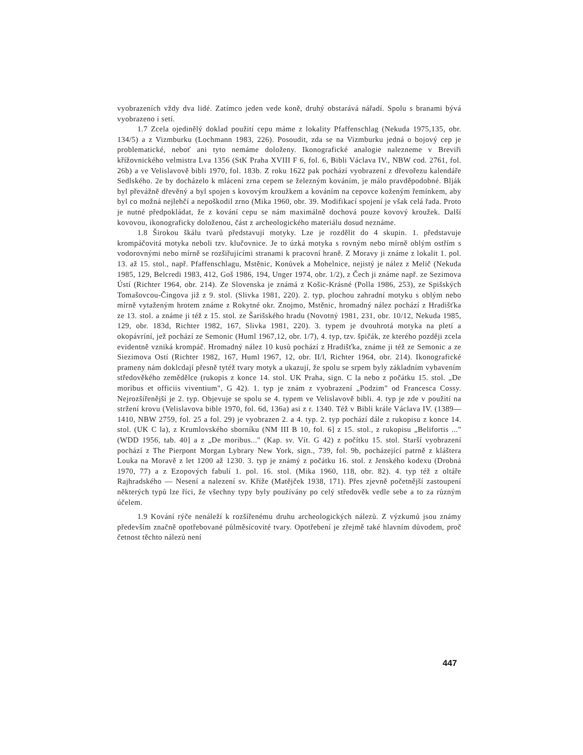vyobrazeních vždy dva lidé. Zatímco jeden vede koně, druhý obstarává nářadí. Spolu s branami bývá vyobrazeno i setí.
1.7 Zcela ojedinělý doklad použití cepu máme z lokality Pfaffenschlag (Nekuda 1975,135, obr. 134/5) a z Vizmburku (Lochmann 1983, 226). Posoudit, zda se na Vizmburku jedná o bojový cep je problematické, neboť ani tyto nemáme doloženy. Ikonografické analogie nalezneme v Breviři křížovnického velmistra Lva 1356 (StK Praha XVIII F 6, fol. 6, Bibli Václava IV., NBW cod. 2761, fol. 26b) a ve Velislavově bibli 1970, fol. 183b. Z roku 1622 pak pochází vyobrazení z dřevořezu kalendáře Sedlského. 2e by docházelo k mlácení zrna cepem se železným kováním, je málo pravděpodobné. Blják byl převážně dřevěný a byl spojen s kovovým kroužkem a kováním na cepovce koženým řemínkem, aby byl co možná nejlehčí a nepoškodil zrno (Mika 1960, obr. 39. Modifikací spojení je však celá řada. Proto je nutné předpokládat, že z kování cepu se nám maximálně dochová pouze kovový kroužek. Další kovovou, ikonograficky doloženou, část z archeologického materiálu dosud neznáme.
1.8 Širokou škálu tvarů představují motyky. Lze je rozdělit do 4 skupin. 1. představuje krompáčovitá motyka neboli tzv. klučovnice. Je to úzká motyka s rovným nebo mírně oblým ostřím s vodorovnými nebo mírně se rozšiřujícími stranami k pracovní hraně. Z Moravy ji známe z lokalit 1. pol. 13. až 15. stol., např. Pfaffenschlagu, Mstěnic, Konůvek a Mohelnice, nejistý je nález z Melič (Nekuda 1985, 129, Belcredi 1983, 412, Goš 1986, 194, Unger 1974, obr. 1/2), z Čech ji známe např. ze Sezimova Ústí (Richter 1964, obr. 214). Ze Slovenska je známá z Košic-Krásné (Polla 1986, 253), ze Spišských Tomašovcou-Čingova již z 9. stol. (Slivka 1981, 220). 2. typ, plochou zahradní motyku s oblým nebo mírně vytaženým hrotem známe z Rokytné okr. Znojmo, Mstěnic, hromadný nález pochází z Hradišťka ze 13. stol. a známe ji též z 15. stol. ze Šarišského hradu (Novotný 1981, 231, obr. 10/12, Nekuda 1985, 129, obr. 183d, Richter 1982, 167, Slivka 1981, 220). 3. typem je dvouhrotá motyka na pletí a okopávríní, jež pochází ze Semonic (Huml 1967,12, obr. 1/7), 4. typ, tzv. špičák, ze kterého později zcela evidentně vzniká krompáč. Hromadný nález 10 kusů pochází z Hradišťka, známe ji též ze Semonic a ze Siezimova Ostí (Richter 1982, 167, Huml 1967, 12, obr. II/l, Richter 1964, obr. 214). Ikonografické prameny nám doklcdají přesně tytéž tvary motyk a ukazují, že spolu se srpem byly základním vybavením středověkého zemědělce (rukopis z konce 14. stol. UK Praha, sign. C la nebo z počátku 15. stol. „De moribus et officiis viventium", G 42). 1. typ je znám z vyobrazení „Podzim" od Francesca Cossy. Nejrozšířenější je 2. typ. Objevuje se spolu se 4. typem ve Velislavově bibli. 4. typ je zde v použití na stržení krovu (Velislavova bible 1970, fol. 6d, 136a) asi z r. 1340. Též v Bibli krále Václava IV. (1389—1410, NBW 2759, fol. 25 a fol. 29) je vyobrazen 2. a 4. typ. 2. typ pochází dále z rukopisu z konce 14. stol. (UK C la), z Krumlovského sborníku (NM III B 10, fol. 6] z 15. stol., z rukopisu „Belifortis ..." (WDD 1956, tab. 40] a z „De moribus..." (Kap. sv. Vít. G 42) z počítku 15. stol. Starší vyobrazení pochází z The Pierpont Morgan Lybrary New York, sign., 739, fol. 9b, pocházející patrně z kláštera Louka na Moravě z let 1200 až 1230. 3. typ je známý z počátku 16. stol. z Jenského kodexu (Drobná 1970, 77) a z Ezopových fabulí 1. pol. 16. stol. (Mika 1960, 118, obr. 82). 4. typ též z oltáře Rajhradského — Nesení a nalezení sv. Kříže (Matějček 1938, 171). Přes zjevně početnější zastoupení některých typů lze říci, že všechny typy byly používány po celý středověk vedle sebe a to za různým účelem.
1.9 Kování rýče nenáleží k rozšířenému druhu archeologických nálezů. Z výzkumů jsou známy především značně opotřebované půlměsícovité tvary. Opotřebení je zřejmě také hlavním důvodem, proč četnost těchto nálezů není
447